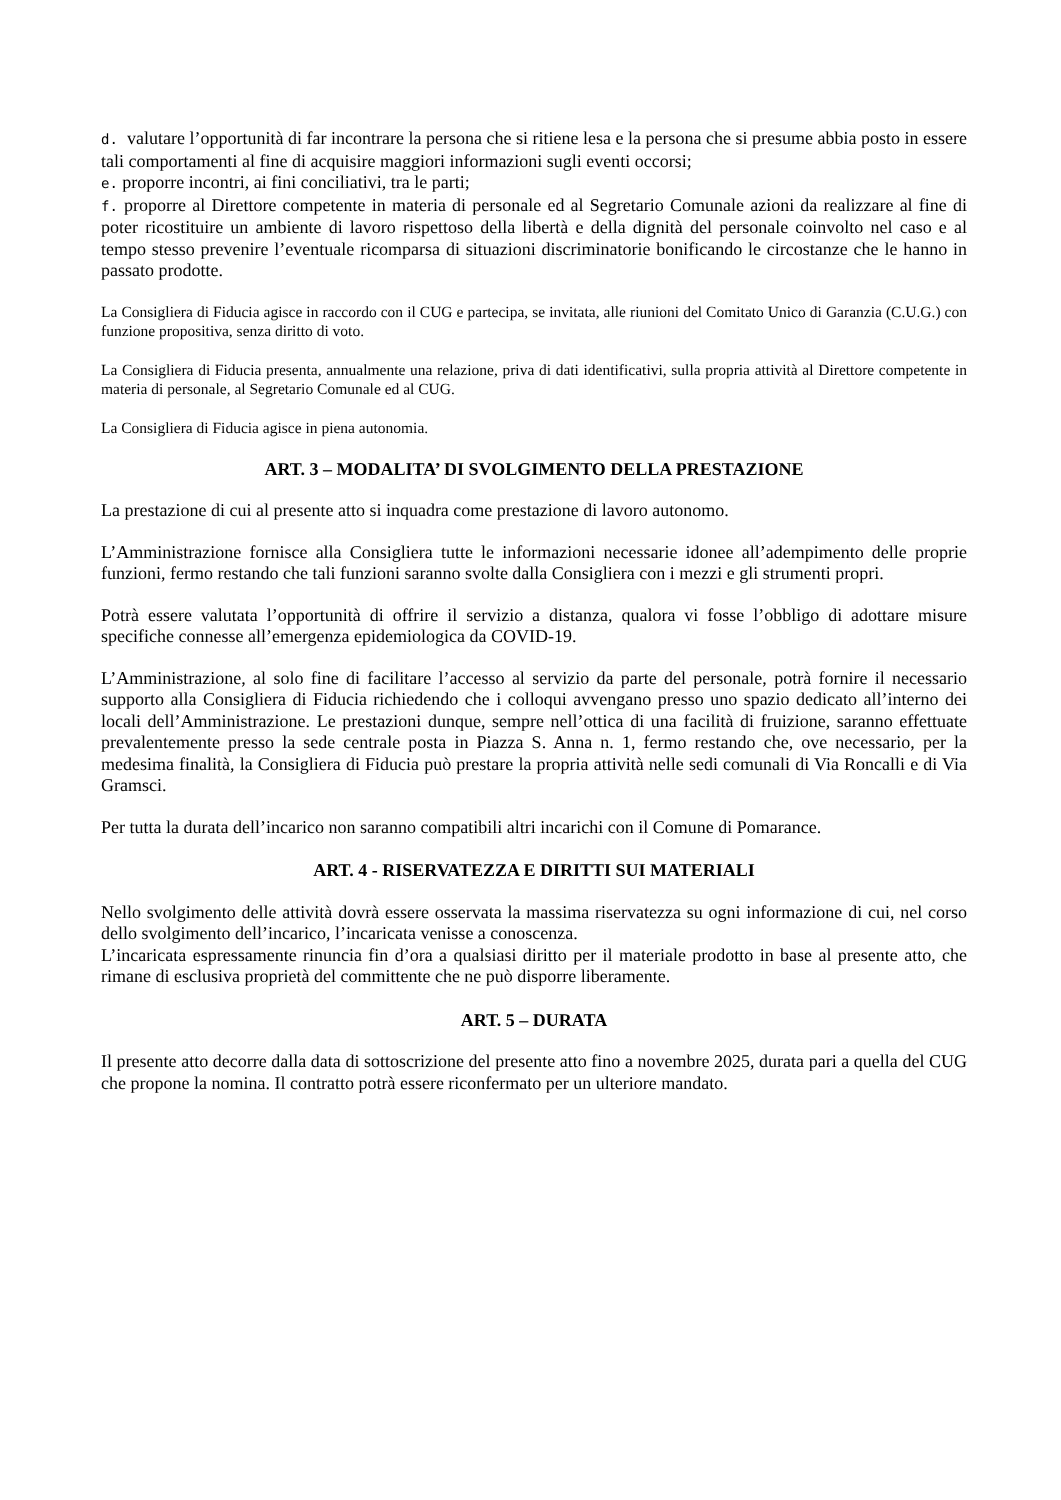d. valutare l’opportunità di far incontrare la persona che si ritiene lesa e la persona che si presume abbia posto in essere tali comportamenti al fine di acquisire maggiori informazioni sugli eventi occorsi;
e. proporre incontri, ai fini conciliativi, tra le parti;
f. proporre al Direttore competente in materia di personale ed al Segretario Comunale azioni da realizzare al fine di poter ricostituire un ambiente di lavoro rispettoso della libertà e della dignità del personale coinvolto nel caso e al tempo stesso prevenire l’eventuale ricomparsa di situazioni discriminatorie bonificando le circostanze che le hanno in passato prodotte.
La Consigliera di Fiducia agisce in raccordo con il CUG e partecipa, se invitata, alle riunioni del Comitato Unico di Garanzia (C.U.G.) con funzione propositiva, senza diritto di voto.
La Consigliera di Fiducia presenta, annualmente una relazione, priva di dati identificativi, sulla propria attività al Direttore competente in materia di personale, al Segretario Comunale ed al CUG.
La Consigliera di Fiducia agisce in piena autonomia.
ART. 3 – MODALITA’ DI SVOLGIMENTO DELLA PRESTAZIONE
La prestazione di cui al presente atto si inquadra come prestazione di lavoro autonomo.
L’Amministrazione fornisce alla Consigliera tutte le informazioni necessarie idonee all’adempimento delle proprie funzioni, fermo restando che tali funzioni saranno svolte dalla Consigliera con i mezzi e gli strumenti propri.
Potrà essere valutata l’opportunità di offrire il servizio a distanza, qualora vi fosse l’obbligo di adottare misure specifiche connesse all’emergenza epidemiologica da COVID-19.
L’Amministrazione, al solo fine di facilitare l’accesso al servizio da parte del personale, potrà fornire il necessario supporto alla Consigliera di Fiducia richiedendo che i colloqui avvengano presso uno spazio dedicato all’interno dei locali dell’Amministrazione. Le prestazioni dunque, sempre nell’ottica di una facilità di fruizione, saranno effettuate prevalentemente presso la sede centrale posta in Piazza S. Anna n. 1, fermo restando che, ove necessario, per la medesima finalità, la Consigliera di Fiducia può prestare la propria attività nelle sedi comunali di Via Roncalli e di Via Gramsci.
Per tutta la durata dell’incarico non saranno compatibili altri incarichi con il Comune di Pomarance.
ART. 4 - RISERVATEZZA E DIRITTI SUI MATERIALI
Nello svolgimento delle attività dovrà essere osservata la massima riservatezza su ogni informazione di cui, nel corso dello svolgimento dell’incarico, l’incaricata venisse a conoscenza.
L’incaricata espressamente rinuncia fin d’ora a qualsiasi diritto per il materiale prodotto in base al presente atto, che rimane di esclusiva proprietà del committente che ne può disporre liberamente.
ART. 5 – DURATA
Il presente atto decorre dalla data di sottoscrizione del presente atto fino a novembre 2025, durata pari a quella del CUG che propone la nomina. Il contratto potrà essere riconfermato per un ulteriore mandato.